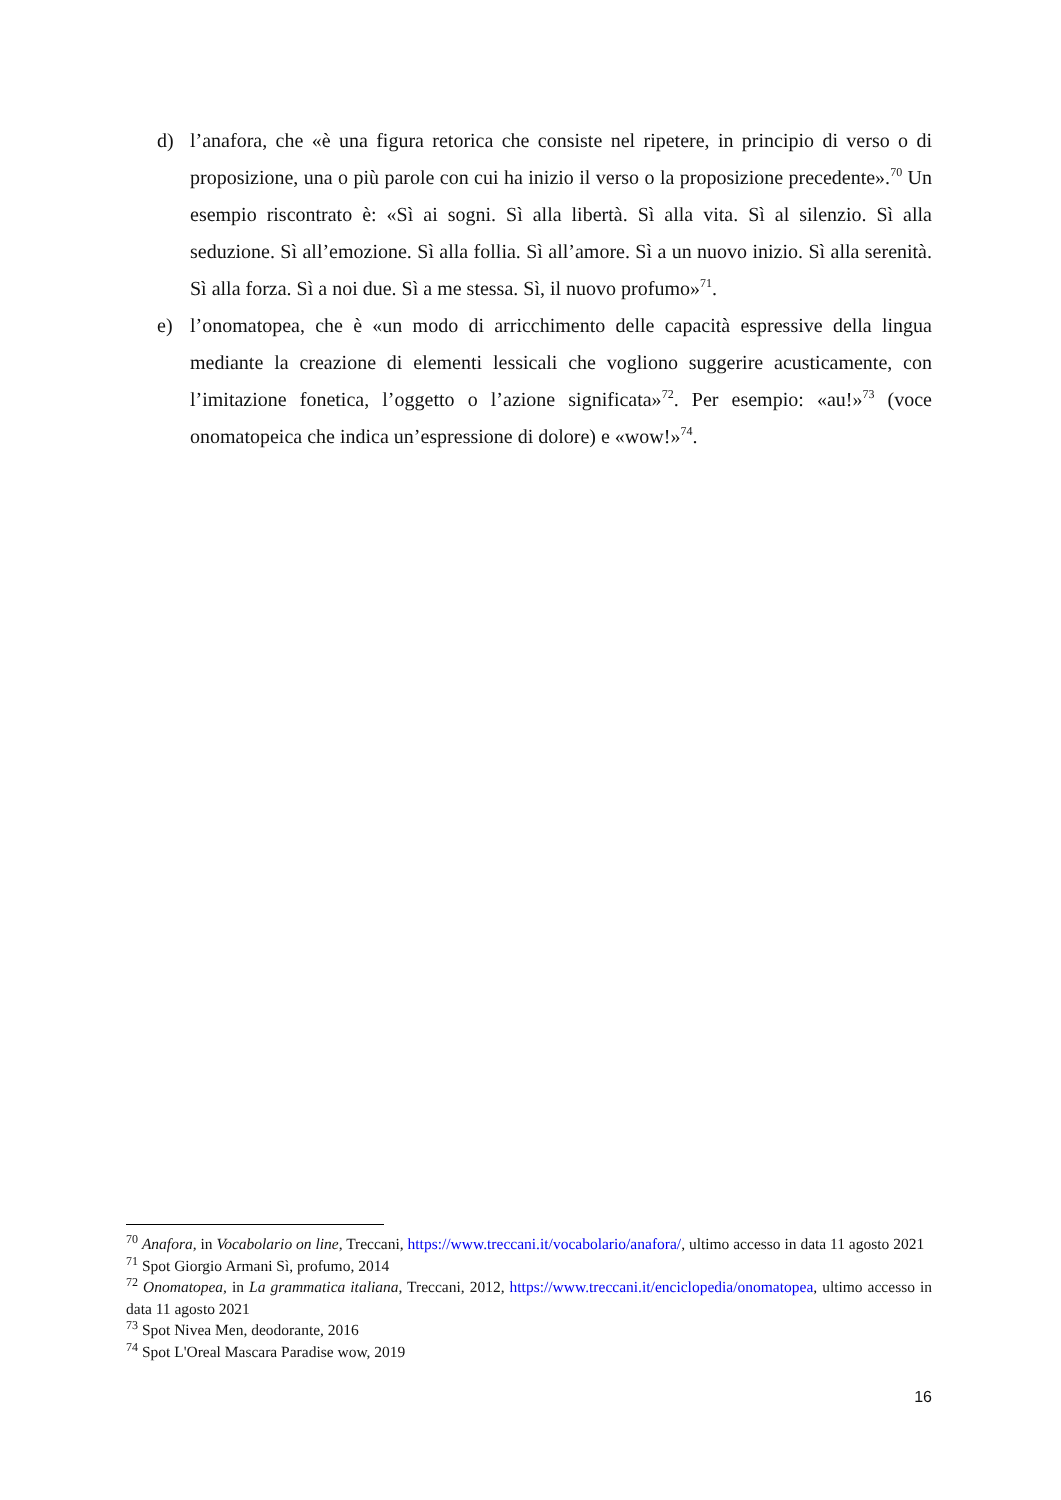d) l’anafora, che «è una figura retorica che consiste nel ripetere, in principio di verso o di proposizione, una o più parole con cui ha inizio il verso o la proposizione precedente».<sup>70</sup> Un esempio riscontrato è: «Sì ai sogni. Sì alla libertà. Sì alla vita. Sì al silenzio. Sì alla seduzione. Sì all’emozione. Sì alla follia. Sì all’amore. Sì a un nuovo inizio. Sì alla serenità. Sì alla forza. Sì a noi due. Sì a me stessa. Sì, il nuovo profumo»<sup>71</sup>.
e) l’onomatopea, che è «un modo di arricchimento delle capacità espressive della lingua mediante la creazione di elementi lessicali che vogliono suggerire acusticamente, con l’imitazione fonetica, l’oggetto o l’azione significata»<sup>72</sup>. Per esempio: «au!»<sup>73</sup> (voce onomatopeica che indica un’espressione di dolore) e «wow!»<sup>74</sup>.
<sup>70</sup> Anafora, in Vocabolario on line, Treccani, https://www.treccani.it/vocabolario/anafora/, ultimo accesso in data 11 agosto 2021
<sup>71</sup> Spot Giorgio Armani Sì, profumo, 2014
<sup>72</sup> Onomatopea, in La grammatica italiana, Treccani, 2012, https://www.treccani.it/enciclopedia/onomatopea, ultimo accesso in data 11 agosto 2021
<sup>73</sup> Spot Nivea Men, deodorante, 2016
<sup>74</sup> Spot L'Oreal Mascara Paradise wow, 2019
16